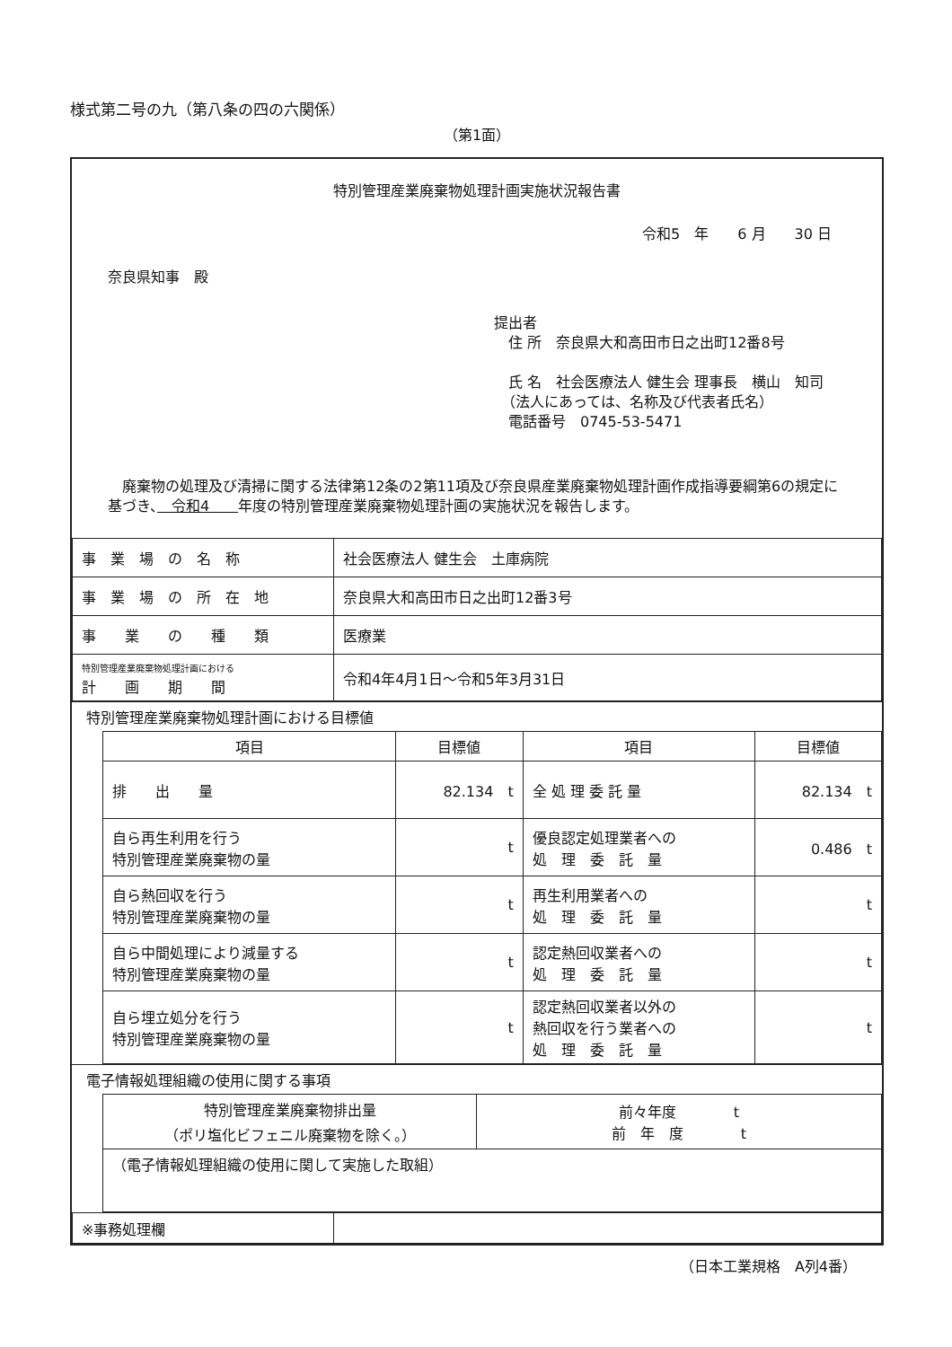様式第二号の九（第八条の四の六関係）
（第1面）
特別管理産業廃棄物処理計画実施状況報告書
令和5　年　　6 月　　30 日
奈良県知事　殿
提出者
　住 所　奈良県大和高田市日之出町12番8号
　氏 名　社会医療法人 健生会 理事長　横山　知司
　（法人にあっては、名称及び代表者氏名）
　電話番号　0745-53-5471
　廃棄物の処理及び清掃に関する法律第12条の2第11項及び奈良県産業廃棄物処理計画作成指導要綱第6の規定に基づき、　令和4　　年度の特別管理産業廃棄物処理計画の実施状況を報告します。
| 事 業 場 の 名 称 | 社会医療法人 健生会 土庫病院 |
| 事 業 場 の 所 在 地 | 奈良県大和高田市日之出町12番3号 |
| 事 業 の 種 類 | 医療業 |
| 特別管理産業廃棄物処理計画における 計 画 期 間 | 令和4年4月1日～令和5年3月31日 |
特別管理産業廃棄物処理計画における目標値
| 項目 | 目標値 | 項目 | 目標値 |
| --- | --- | --- | --- |
| 排 出 量 | 82.134 t | 全 処 理 委 託 量 | 82.134 t |
| 自ら再生利用を行う 特別管理産業廃棄物の量 | t | 優良認定処理業者への 処 理 委 託 量 | 0.486 t |
| 自ら熱回収を行う 特別管理産業廃棄物の量 | t | 再生利用業者への 処 理 委 託 量 | t |
| 自ら中間処理により減量する 特別管理産業廃棄物の量 | t | 認定熱回収業者への 処 理 委 託 量 | t |
| 自ら埋立処分を行う 特別管理産業廃棄物の量 | t | 認定熱回収業者以外の 熱回収を行う業者への 処 理 委 託 量 | t |
電子情報処理組織の使用に関する事項
| 特別管理産業廃棄物排出量 （ポリ塩化ビフェニル廃棄物を除く。） | 前々年度 t 前 年 度 t |
| （電子情報処理組織の使用に関して実施した取組） | |
| ※事務処理欄 | |
（日本工業規格　A列4番）